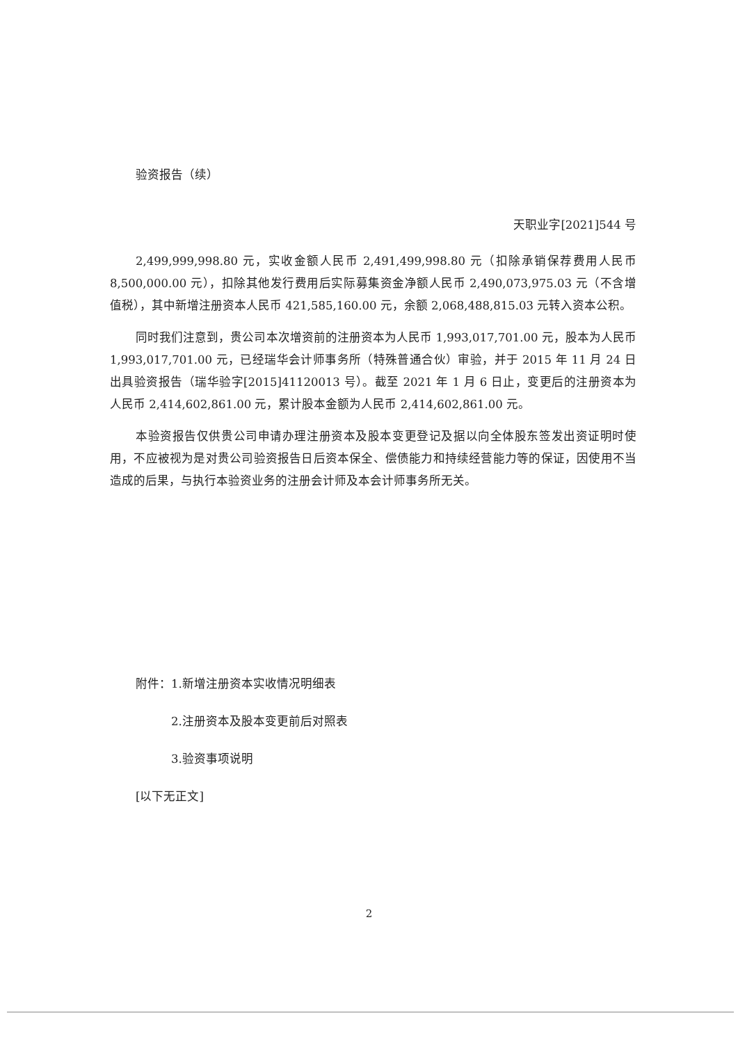验资报告（续）
天职业字[2021]544 号
2,499,999,998.80 元，实收金额人民币 2,491,499,998.80 元（扣除承销保荐费用人民币 8,500,000.00 元），扣除其他发行费用后实际募集资金净额人民币 2,490,073,975.03 元（不含增值税），其中新增注册资本人民币 421,585,160.00 元，余额 2,068,488,815.03 元转入资本公积。
同时我们注意到，贵公司本次增资前的注册资本为人民币 1,993,017,701.00 元，股本为人民币 1,993,017,701.00 元，已经瑞华会计师事务所（特殊普通合伙）审验，并于 2015 年 11 月 24 日出具验资报告（瑞华验字[2015]41120013 号）。截至 2021 年 1 月 6 日止，变更后的注册资本为人民币 2,414,602,861.00 元，累计股本金额为人民币 2,414,602,861.00 元。
本验资报告仅供贵公司申请办理注册资本及股本变更登记及据以向全体股东签发出资证明时使用，不应被视为是对贵公司验资报告日后资本保全、偿债能力和持续经营能力等的保证，因使用不当造成的后果，与执行本验资业务的注册会计师及本会计师事务所无关。
附件：1.新增注册资本实收情况明细表
2.注册资本及股本变更前后对照表
3.验资事项说明
[以下无正文]
2